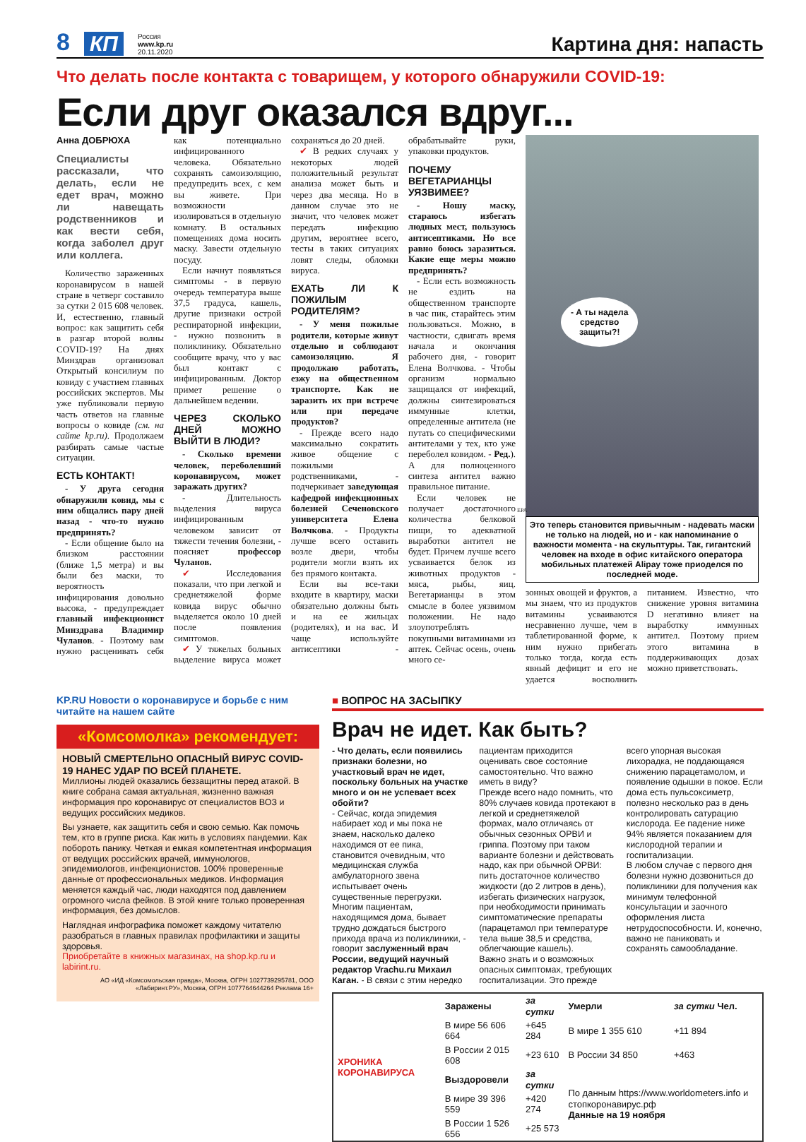8 КП Россия
www.kp.ru
20.11.2020 Картина дня: напасть
Что делать после контакта с товарищем, у которого обнаружили COVID-19:
Если друг оказался вдруг...
Анна ДОБРЮХА
Специалисты рассказали, что делать, если не едет врач, можно ли навещать родственников и как вести себя, когда заболел друг или коллега.
Количество зараженных коронавирусом в нашей стране в четверг составило за сутки 2 015 608 человек. И, естественно, главный вопрос: как защитить себя в разгар второй волны COVID-19? На днях Минздрав организовал Открытый консилиум по ковиду с участием главных российских экспертов. Мы уже публиковали первую часть ответов на главные вопросы о ковиде (см. на сайте kp.ru). Продолжаем разбирать самые частые ситуации.
ЕСТЬ КОНТАКТ!
- У друга сегодня обнаружили ковид, мы с ним общались пару дней назад - что-то нужно предпринять?
- Если общение было на близком расстоянии (ближе 1,5 метра) и вы были без маски, то вероятность инфицирования довольно высока, - предупреждает главный инфекционист Минздрава Владимир Чуланов. - Поэтому вам нужно расценивать себя как потенциально инфицированного человека. Обязательно сохранять самоизоляцию, предупредить всех, с кем вы живете. При возможности изолироваться в отдельную комнату. В остальных помещениях дома носить маску. Завести отдельную посуду.
Если начнут появляться симптомы - в первую очередь температура выше 37,5 градуса, кашель, другие признаки острой респираторной инфекции, - нужно позвонить в поликлинику. Обязательно сообщите врачу, что у вас был контакт с инфицированным. Доктор примет решение о дальнейшем ведении.
ЧЕРЕЗ СКОЛЬКО ДНЕЙ МОЖНО ВЫЙТИ В ЛЮДИ?
- Сколько времени человек, переболевший коронавирусом, может заражать других?
- Длительность выделения вируса инфицированным человеком зависит от тяжести течения болезни, - поясняет профессор Чуланов.
✔ Исследования показали, что при легкой и среднетяжелой форме ковида вирус обычно выделяется около 10 дней после появления симптомов.
✔ У тяжелых больных выделение вируса может сохраняться до 20 дней.
✔ В редких случаях у некоторых людей положительный результат анализа может быть и через два месяца. Но в данном случае это не значит, что человек может передать инфекцию другим, вероятнее всего, тесты в таких ситуациях ловят следы, обломки вируса.
ЕХАТЬ ЛИ К ПОЖИЛЫМ РОДИТЕЛЯМ?
- У меня пожилые родители, которые живут отдельно и соблюдают самоизоляцию. Я продолжаю работать, езжу на общественном транспорте. Как не заразить их при встрече или при передаче продуктов?
- Прежде всего надо максимально сократить живое общение с пожилыми родственниками, - подчеркивает заведующая кафедрой инфекционных болезней Сеченовского университета Елена Волчкова. - Продукты лучше всего оставить возле двери, чтобы родители могли взять их без прямого контакта.
Если вы все-таки входите в квартиру, маски обязательно должны быть и на ее жильцах (родителях), и на вас. И чаще используйте антисептики - обрабатывайте руки, упаковки продуктов.
ПОЧЕМУ ВЕГЕТАРИАНЦЫ УЯЗВИМЕЕ?
- Ношу маску, стараюсь избегать людных мест, пользуюсь антисептиками. Но все равно боюсь заразиться. Какие еще меры можно предпринять?
- Если есть возможность не ездить на общественном транспорте в час пик, старайтесь этим пользоваться. Можно, в частности, сдвигать время начала и окончания рабочего дня, - говорит Елена Волчкова. - Чтобы организм нормально защищался от инфекций, должны синтезироваться иммунные клетки, определенные антитела (не путать со специфическими антителами у тех, кто уже переболел ковидом. - Ред.). А для полноценного синтеза антител важно правильное питание.
Если человек не получает достаточного количества белковой пищи, то адекватной выработки антител не будет. Причем лучше всего усваивается белок из животных продуктов - мяса, рыбы, яиц. Вегетарианцы в этом смысле в более уязвимом положении. Не надо злоупотреблять покупными витаминами из аптек. Сейчас осень, очень много се-
- А ты надела
средство
защиты?!
EPA
Это теперь становится привычным - надевать маски не только на людей, но и - как напоминание о важности момента - на скульптуры. Так, гигантский человек на входе в офис китайского оператора мобильных платежей Alipay тоже приоделся по последней моде.
зонных овощей и фруктов, а мы знаем, что из продуктов витамины усваиваются несравненно лучше, чем в таблетированной форме, к ним нужно прибегать только тогда, когда есть явный дефицит и его не удается восполнить питанием. Известно, что снижение уровня витамина D негативно влияет на выработку иммунных антител. Поэтому прием этого витамина в поддерживающих дозах можно приветствовать.
KP.RU Новости о коронавирусе и борьбе с ним читайте на нашем сайте
«Комсомолка» рекомендует:
НОВЫЙ СМЕРТЕЛЬНО ОПАСНЫЙ ВИРУС COVID-19 НАНЕС УДАР ПО ВСЕЙ ПЛАНЕТЕ.
Миллионы людей оказались беззащитны перед атакой. В книге собрана самая актуальная, жизненно важная информация про коронавирус от специалистов ВОЗ и ведущих российских медиков.
Вы узнаете, как защитить себя и свою семью. Как помочь тем, кто в группе риска. Как жить в условиях пандемии. Как побороть панику. Четкая и емкая компетентная информация от ведущих российских врачей, иммунологов, эпидемиологов, инфекционистов. 100% проверенные данные от профессиональных медиков. Информация меняется каждый час, люди находятся под давлением огромного числа фейков. В этой книге только проверенная информация, без домыслов.
Наглядная инфографика поможет каждому читателю разобраться в главных правилах профилактики и защиты здоровья.
Приобретайте в книжных магазинах, на shop.kp.ru и labirint.ru.
АО «ИД «Комсомольская правда», Москва, ОГРН 1027739295781, ООО «Лабиринт.РУ», Москва, ОГРН 1077764644264 Реклама 16+
■ ВОПРОС НА ЗАСЫПКУ
Врач не идет. Как быть?
- Что делать, если появились признаки болезни, но участковый врач не идет, поскольку больных на участке много и он не успевает всех обойти?
- Сейчас, когда эпидемия набирает ход и мы пока не знаем, насколько далеко находимся от ее пика, становится очевидным, что медицинская служба амбулаторного звена испытывает очень существенные перегрузки. Многим пациентам, находящимся дома, бывает трудно дождаться быстрого прихода врача из поликлиники, - говорит заслуженный врач России, ведущий научный редактор Vrachu.ru Михаил Каган. - В связи с этим нередко пациентам приходится оценивать свое состояние самостоятельно. Что важно иметь в виду?
Прежде всего надо помнить, что 80% случаев ковида протекают в легкой и среднетяжелой формах, мало отличаясь от обычных сезонных ОРВИ и гриппа. Поэтому при таком варианте болезни и действовать надо, как при обычной ОРВИ: пить достаточное количество жидкости (до 2 литров в день), избегать физических нагрузок, при необходимости принимать симптоматические препараты (парацетамол при температуре тела выше 38,5 и средства, облегчающие кашель).
Важно знать и о возможных опасных симптомах, требующих госпитализации. Это прежде всего упорная высокая лихорадка, не поддающаяся снижению парацетамолом, и появление одышки в покое. Если дома есть пульсоксиметр, полезно несколько раз в день контролировать сатурацию кислорода. Ее падение ниже 94% является показанием для кислородной терапии и госпитализации.
В любом случае с первого дня болезни нужно дозвониться до поликлиники для получения как минимум телефонной консультации и заочного оформления листа нетрудоспособности. И, конечно, важно не паниковать и сохранять самообладание.
| ХРОНИКА КОРОНАВИРУСА | Заражены | за сутки | Умерли | за сутки Чел. |
| --- | --- | --- | --- | --- |
| | В мире 56 606 664 | +645 284 | В мире 1 355 610 | +11 894 |
| | В России 2 015 608 | +23 610 | В России 34 850 | +463 |
| | Выздоровели | за сутки | По данным https://www.worldometers.info и стопкоронавирус.рф Данные на 19 ноября | |
| | В мире 39 396 559 | +420 274 | | |
| | В России 1 526 656 | +25 573 | | |